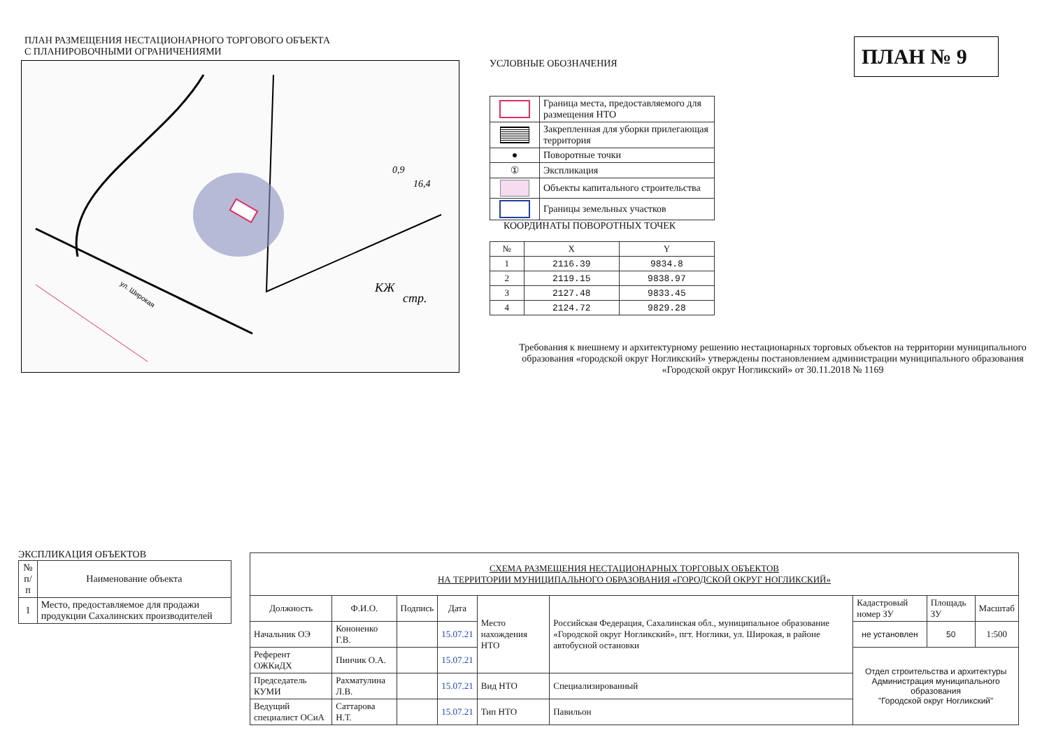ПЛАН № 9
ПЛАН РАЗМЕЩЕНИЯ НЕСТАЦИОНАРНОГО ТОРГОВОГО ОБЪЕКТА
С ПЛАНИРОВОЧНЫМИ ОГРАНИЧЕНИЯМИ
ул. Широкая
стр.
КЖ
16,4
0,9
УСЛОВНЫЕ ОБОЗНАЧЕНИЯ
| | Граница места, предоставляемого для размещения НТО |
| | Закрепленная для уборки прилегающая территория |
| ● | Поворотные точки |
| ① | Экспликация |
| | Объекты капитального строительства |
| | Границы земельных участков |
КООРДИНАТЫ ПОВОРОТНЫХ ТОЧЕК
| № | X | Y |
| --- | --- | --- |
| 1 | 2116.39 | 9834.8 |
| 2 | 2119.15 | 9838.97 |
| 3 | 2127.48 | 9833.45 |
| 4 | 2124.72 | 9829.28 |
Требования к внешнему и архитектурному решению нестационарных торговых объектов на территории муниципального образования «городской округ Ногликский» утверждены постановлением администрации муниципального образования «Городской округ Ногликский» от 30.11.2018 № 1169
ЭКСПЛИКАЦИЯ ОБЪЕКТОВ
| № п/п | Наименование объекта |
| --- | --- |
| 1 | Место, предоставляемое для продажи продукции Сахалинских производителей |
| СХЕМА РАЗМЕЩЕНИЯ НЕСТАЦИОНАРНЫХ ТОРГОВЫХ ОБЪЕКТОВ НА ТЕРРИТОРИИ МУНИЦИПАЛЬНОГО ОБРАЗОВАНИЯ «ГОРОДСКОЙ ОКРУГ НОГЛИКСКИЙ» | | | | | | | | |
| Должность | Ф.И.О. | Подпись | Дата | Место нахождения НТО | Российская Федерация, Сахалинская обл., муниципальное образование «Городской округ Ногликский», пгт. Ноглики, ул. Широкая, в районе автобусной остановки | Кадастровый номер ЗУ | Площадь ЗУ | Масштаб |
| Начальник ОЭ | Кононенко Г.В. | | 15.07.21 | | | не установлен | 50 | 1:500 |
| Референт ОЖКиДХ | Пинчик О.А. | | 15.07.21 | | | Отдел строительства и архитектуры Администрация муниципального образования "Городской округ Ногликский" | | |
| Председатель КУМИ | Рахматулина Л.В. | | 15.07.21 | Вид НТО | Специализированный | | | |
| Ведущий специалист ОСиА | Саттарова Н.Т. | | 15.07.21 | Тип НТО | Павильон | | | |